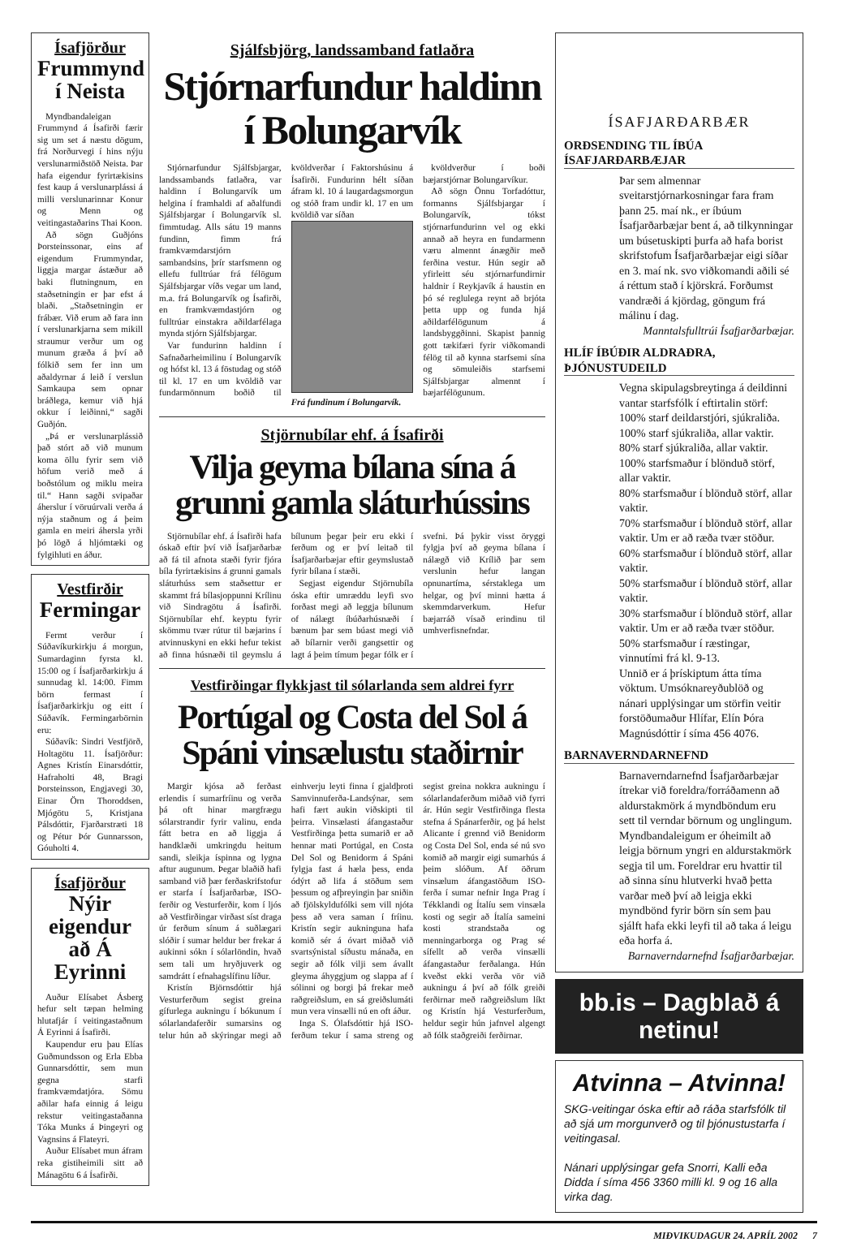Ísafjörður
Frummynd í Neista
Myndbandaleigan Frummynd á Ísafirði færir sig um set á næstu dögum, frá Norðurvegi í hins nýju verslunarmiðstöð Neista. Þar hafa eigendur fyrirtækisins fest kaup á verslunarplássi á milli verslunarinnar Konur og Menn og veitingastaðarins Thai Koon.
Að sögn Guðjóns Þorsteinssonar, eins af eigendum Frummyndar, liggja margar ástæður að baki flutningnum, en staðsetningin er þar efst á blaði. „Staðsetningin er frábær. Við erum að fara inn í verslunarkjarna sem mikill straumur verður um og munum græða á því að fólkið sem fer inn um aðaldyrnar á leið í verslun Samkaupa sem opnar bráðlega, kemur við hjá okkur í leiðinni,“ sagði Guðjón.
„Þá er verslunarplássið það stórt að við munum koma öllu fyrir sem við höfum verið með á boðstólum og miklu meira til.“ Hann sagði svipaðar áherslur í vöruúrvali verða á nýja staðnum og á þeim gamla en meiri áhersla yrði þó lögð á hljómtæki og fylgihluti en áður.
Vestfirðir
Fermingar
Fermt verður í Súðavíkurkirkju á morgun, Sumardaginn fyrsta kl. 15:00 og í Ísafjarðarkirkju á sunnudag kl. 14:00. Fimm börn fermast í Ísafjarðarkirkju og eitt í Súðavík. Fermingarbörnin eru:
Súðavík: Sindri Vestfjörð, Holtagötu 11. Ísafjörður: Agnes Kristín Einarsdóttir, Hafraholti 48, Bragi Þorsteinsson, Engjavegi 30, Einar Örn Thoroddsen, Mjógötu 5, Kristjana Pálsdóttir, Fjarðarstræti 18 og Pétur Þór Gunnarsson, Góuholti 4.
Ísafjörður
Nýir eigendur að Á Eyrinni
Auður Elísabet Ásberg hefur selt tæpan helming hlutafjár í veitingastaðnum Á Eyrinni á Ísafirði.
Kaupendur eru þau Elías Guðmundsson og Erla Ebba Gunnarsdóttir, sem mun gegna starfi framkvæmdatjóra. Sömu aðilar hafa einnig á leigu rekstur veitingastaðanna Tóka Munks á Þingeyri og Vagnsins á Flateyri.
Auður Elísabet mun áfram reka gistiheimili sitt að Mánagötu 6 á Ísafirði.
Sjálfsbjörg, landssamband fatlaðra
Stjórnarfundur haldinn í Bolungarvík
Stjórnarfundur Sjálfsbjargar, landssambands fatlaðra, var haldinn í Bolungarvík um helgina í framhaldi af aðalfundi Sjálfsbjargar í Bolungarvík sl. fimmtudag. Alls sátu 19 manns fundinn, fimm frá framkvæmdarstjórn sambandsins, þrír starfsmenn og ellefu fulltrúar frá félögum Sjálfsbjargar víðs vegar um land, m.a. frá Bolungarvík og Ísafirði, en framkvæmdastjórn og fulltrúar einstakra aðildarfélaga mynda stjórn Sjálfsbjargar.
Var fundurinn haldinn í Safnaðarheimilinu í Bolungarvík og hófst kl. 13 á föstudag og stóð til kl. 17 en um kvöldið var fundarmönnum boðið til kvöldverðar í Faktorshúsinu á Ísafirði. Fundurinn hélt síðan áfram kl. 10 á laugardagsmorgun og stóð fram undir kl. 17 en um kvöldið var síðan
Frá fundinum í Bolungarvík.
kvöldverður í boði bæjarstjórnar Bolungarvíkur.
Að sögn Önnu Torfadóttur, formanns Sjálfsbjargar í Bolungarvík, tókst stjórnarfundurinn vel og ekki annað að heyra en fundarmenn væru almennt ánægðir með ferðina vestur. Hún segir að yfirleitt séu stjórnarfundirnir haldnir í Reykjavík á haustin en þó sé reglulega reynt að brjóta þetta upp og funda hjá aðildarfélögunum á landsbyggðinni. Skapist þannig gott tækifæri fyrir viðkomandi félög til að kynna starfsemi sína og sömuleiðis starfsemi Sjálfsbjargar almennt í bæjarfélögunum.
Stjörnubílar ehf. á Ísafirði
Vilja geyma bílana sína á grunni gamla sláturhússins
Stjörnubílar ehf. á Ísafirði hafa óskað eftir því við Ísafjarðarbæ að fá til afnota stæði fyrir fjóra bíla fyrirtækisins á grunni gamals sláturhúss sem staðsettur er skammt frá bílasjoppunni Krílinu við Sindragötu á Ísafirði. Stjörnubílar ehf. keyptu fyrir skömmu tvær rútur til bæjarins í atvinnuskyni en ekki hefur tekist að finna húsnæði til geymslu á bílunum þegar þeir eru ekki í ferðum og er því leitað til Ísafjarðarbæjar eftir geymslustað fyrir bílana í stæði.
Segjast eigendur Stjörnubíla óska eftir umræddu leyfi svo forðast megi að leggja bílunum of nálægt íbúðarhúsnæði í bænum þar sem búast megi við að bílarnir verði gangsettir og lagt á þeim tímum þegar fólk er í svefni. Þá þykir visst öryggi fylgja því að geyma bílana í nálægð við Krílið þar sem verslunin hefur langan opnunartíma, sérstaklega um helgar, og því minni hætta á skemmdarverkum. Hefur bæjarráð vísað erindinu til umhverfisnefndar.
Vestfirðingar flykkjast til sólarlanda sem aldrei fyrr
Portúgal og Costa del Sol á Spáni vinsælustu staðirnir
Margir kjósa að ferðast erlendis í sumarfríinu og verða þá oft hinar margfrægu sólarstrandir fyrir valinu, enda fátt betra en að liggja á handklæði umkringdu heitum sandi, sleikja íspinna og lygna aftur augunum. Þegar blaðið hafi samband við þær ferðaskrifstofur er starfa í Ísafjarðarbæ, ISO-ferðir og Vesturferðir, kom í ljós að Vestfirðingar virðast síst draga úr ferðum sínum á suðlægari slóðir í sumar heldur ber frekar á aukinni sókn í sólarlöndin, hvað sem tali um hryðjuverk og samdrátt í efnahagslífinu líður.
Kristín Björnsdóttir hjá Vesturferðum segist greina gífurlega aukningu í bókunum í sólarlandaferðir sumarsins og telur hún að skýringar megi að einhverju leyti finna í gjaldþroti Samvinnuferða-Landsýnar, sem hafi fært aukin viðskipti til þeirra. Vinsælasti áfangastaður Vestfirðinga þetta sumarið er að hennar mati Portúgal, en Costa Del Sol og Benidorm á Spáni fylgja fast á hæla þess, enda ódýrt að lifa á stöðum sem þessum og afþreyingin þar sniðin að fjölskyldufólki sem vill njóta þess að vera saman í fríinu. Kristín segir aukninguna hafa komið sér á óvart miðað við svartsýnistal síðustu mánaða, en segir að fólk vilji sem ávallt gleyma áhyggjum og slappa af í sólinni og borgi þá frekar með raðgreiðslum, en sá greiðslumáti mun vera vinsælli nú en oft áður.
Inga S. Ólafsdóttir hjá ISO-ferðum tekur í sama streng og segist greina nokkra aukningu í sólarlandaferðum miðað við fyrri ár. Hún segir Vestfirðinga flesta stefna á Spánarferðir, og þá helst Alicante í grennd við Benidorm og Costa Del Sol, enda sé nú svo komið að margir eigi sumarhús á þeim slóðum. Af öðrum vinsælum áfangastöðum ISO-ferða í sumar nefnir Inga Prag í Tékklandi og Ítalíu sem vinsæla kosti og segir að Ítalía sameini kosti strandstaða og menningarborga og Prag sé sífellt að verða vinsælli áfangastaður ferðalanga. Hún kveðst ekki verða vör við aukningu á því að fólk greiði ferðirnar með raðgreiðslum líkt og Kristín hjá Vesturferðum, heldur segir hún jafnvel algengt að fólk staðgreiði ferðirnar.
ÍSAFJARÐARBÆR
ORÐSENDING TIL ÍBÚA ÍSAFJARÐARBÆJAR
Þar sem almennar sveitarstjórnarkosningar fara fram þann 25. maí nk., er íbúum Ísafjarðarbæjar bent á, að tilkynningar um búsetuskipti þurfa að hafa borist skrifstofum Ísafjarðarbæjar eigi síðar en 3. maí nk. svo viðkomandi aðili sé á réttum stað í kjörskrá. Forðumst vandræði á kjördag, göngum frá málinu í dag.
Manntalsfulltrúi Ísafjarðarbæjar.
HLÍF ÍBÚÐIR ALDRAÐRA, ÞJÓNUSTUDEILD
Vegna skipulagsbreytinga á deildinni vantar starfsfólk í eftirtalin störf:
100% starf deildarstjóri, sjúkraliða.
100% starf sjúkraliða, allar vaktir.
80% starf sjúkraliða, allar vaktir.
100% starfsmaður í blönduð störf, allar vaktir.
80% starfsmaður í blönduð störf, allar vaktir.
70% starfsmaður í blönduð störf, allar vaktir. Um er að ræða tvær stöður.
60% starfsmaður í blönduð störf, allar vaktir.
50% starfsmaður í blönduð störf, allar vaktir.
30% starfsmaður í blönduð störf, allar vaktir. Um er að ræða tvær stöður.
50% starfsmaður í ræstingar, vinnutími frá kl. 9-13.
Unnið er á þrískiptum átta tíma vöktum. Umsóknareyðublöð og nánari upplýsingar um störfin veitir forstöðumaður Hlífar, Elín Þóra Magnúsdóttir í síma 456 4076.
BARNAVERNDARNEFND
Barnaverndarnefnd Ísafjarðarbæjar ítrekar við foreldra/forráðamenn að aldurstakmörk á myndböndum eru sett til verndar börnum og unglingum. Myndbandaleigum er óheimilt að leigja börnum yngri en aldurstakmörk segja til um. Foreldrar eru hvattir til að sinna sínu hlutverki hvað þetta varðar með því að leigja ekki myndbönd fyrir börn sín sem þau sjálft hafa ekki leyfi til að taka á leigu eða horfa á.
Barnaverndarnefnd Ísafjarðarbæjar.
bb.is – Dagblað á netinu!
Atvinna – Atvinna!
SKG-veitingar óska eftir að ráða starfsfólk til að sjá um morgunverð og til þjónustustarfa í veitingasal.
Nánari upplýsingar gefa Snorri, Kalli eða Didda í síma 456 3360 milli kl. 9 og 16 alla virka dag.
MIÐVIKUDAGUR 24. APRÍL 2002 7